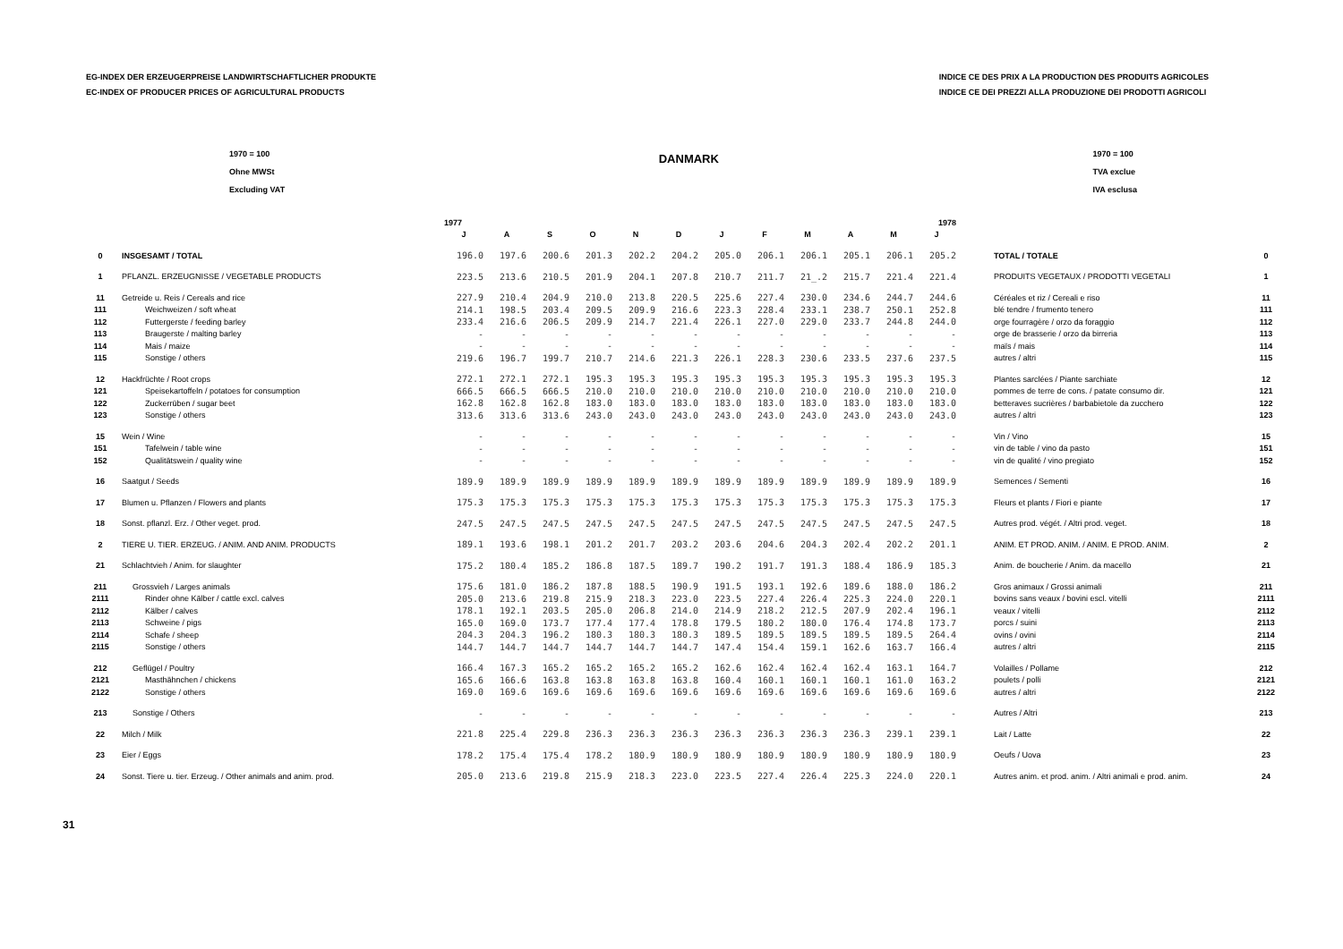EG-INDEX DER ERZEUGERPREISE LANDWIRTSCHAFTLICHER PRODUKTE
EC-INDEX OF PRODUCER PRICES OF AGRICULTURAL PRODUCTS
INDICE CE DES PRIX A LA PRODUCTION DES PRODUITS AGRICOLES
INDICE CE DEI PREZZI ALLA PRODUZIONE DEI PRODOTTI AGRICOLI
1970 = 100
Ohne MWSt
Excluding VAT
DANMARK
1970 = 100
TVA exclue
IVA esclusa
| | | 1977 | | | | | | 1978 | | | | | | | |
| --- | --- | --- | --- | --- | --- | --- | --- | --- | --- | --- | --- | --- | --- | --- | --- |
| | | J | A | S | O | N | D | J | F | M | A | M | J | | |
| 0 | INSGESAMT / TOTAL | 196.0 | 197.6 | 200.6 | 201.3 | 202.2 | 204.2 | 205.0 | 206.1 | 206.1 | 205.1 | 206.1 | 205.2 | TOTAL / TOTALE | 0 |
| 1 | PFLANZL. ERZEUGNISSE / VEGETABLE PRODUCTS | 223.5 | 213.6 | 210.5 | 201.9 | 204.1 | 207.8 | 210.7 | 211.7 | 21_.2 | 215.7 | 221.4 | 221.4 | PRODUITS VEGETAUX / PRODOTTI VEGETALI | 1 |
| 11 | Getreide u. Reis / Cereals and rice | 227.9 | 210.4 | 204.9 | 210.0 | 213.8 | 220.5 | 225.6 | 227.4 | 230.0 | 234.6 | 244.7 | 244.6 | Céréales et riz / Cereali e riso | 11 |
| 111 | Weichweizen / soft wheat | 214.1 | 198.5 | 203.4 | 209.5 | 209.9 | 216.6 | 223.3 | 228.4 | 233.1 | 238.7 | 250.1 | 252.8 | blé tendre / frumento tenero | 111 |
| 112 | Futtergerste / feeding barley | 233.4 | 216.6 | 206.5 | 209.9 | 214.7 | 221.4 | 226.1 | 227.0 | 229.0 | 233.7 | 244.8 | 244.0 | orge fourragère / orzo da foraggio | 112 |
| 113 | Braugerste / malting barley | - | - | - | - | - | - | - | - | - | - | - | - | orge de brasserie / orzo da birreria | 113 |
| 114 | Mais / maize | - | - | - | - | - | - | - | - | - | - | - | - | maïs / mais | 114 |
| 115 | Sonstige / others | 219.6 | 196.7 | 199.7 | 210.7 | 214.6 | 221.3 | 226.1 | 228.3 | 230.6 | 233.5 | 237.6 | 237.5 | autres / altri | 115 |
| 12 | Hackfrüchte / Root crops | 272.1 | 272.1 | 272.1 | 195.3 | 195.3 | 195.3 | 195.3 | 195.3 | 195.3 | 195.3 | 195.3 | 195.3 | Plantes sarclées / Piante sarchiate | 12 |
| 121 | Speisekartoffeln / potatoes for consumption | 666.5 | 666.5 | 666.5 | 210.0 | 210.0 | 210.0 | 210.0 | 210.0 | 210.0 | 210.0 | 210.0 | 210.0 | pommes de terre de cons. / patate consumo dir. | 121 |
| 122 | Zuckerrüben / sugar beet | 162.8 | 162.8 | 162.8 | 183.0 | 183.0 | 183.0 | 183.0 | 183.0 | 183.0 | 183.0 | 183.0 | 183.0 | betteraves sucrières / barbabietole da zucchero | 122 |
| 123 | Sonstige / others | 313.6 | 313.6 | 313.6 | 243.0 | 243.0 | 243.0 | 243.0 | 243.0 | 243.0 | 243.0 | 243.0 | 243.0 | autres / altri | 123 |
| 15 | Wein / Wine | - | - | - | - | - | - | - | - | - | - | - | - | Vin / Vino | 15 |
| 151 | Tafelwein / table wine | - | - | - | - | - | - | - | - | - | - | - | - | vin de table / vino da pasto | 151 |
| 152 | Qualitätswein / quality wine | - | - | - | - | - | - | - | - | - | - | - | - | vin de qualité / vino pregiato | 152 |
| 16 | Saatgut / Seeds | 189.9 | 189.9 | 189.9 | 189.9 | 189.9 | 189.9 | 189.9 | 189.9 | 189.9 | 189.9 | 189.9 | 189.9 | Semences / Sementi | 16 |
| 17 | Blumen u. Pflanzen / Flowers and plants | 175.3 | 175.3 | 175.3 | 175.3 | 175.3 | 175.3 | 175.3 | 175.3 | 175.3 | 175.3 | 175.3 | 175.3 | Fleurs et plants / Fiori e piante | 17 |
| 18 | Sonst. pflanzl. Erz. / Other veget. prod. | 247.5 | 247.5 | 247.5 | 247.5 | 247.5 | 247.5 | 247.5 | 247.5 | 247.5 | 247.5 | 247.5 | 247.5 | Autres prod. végét. / Altri prod. veget. | 18 |
| 2 | TIERE U. TIER. ERZEUG. / ANIM. AND ANIM. PRODUCTS | 189.1 | 193.6 | 198.1 | 201.2 | 201.7 | 203.2 | 203.6 | 204.6 | 204.3 | 202.4 | 202.2 | 201.1 | ANIM. ET PROD. ANIM. / ANIM. E PROD. ANIM. | 2 |
| 21 | Schlachtvieh / Anim. for slaughter | 175.2 | 180.4 | 185.2 | 186.8 | 187.5 | 189.7 | 190.2 | 191.7 | 191.3 | 188.4 | 186.9 | 185.3 | Anim. de boucherie / Anim. da macello | 21 |
| 211 | Grossvieh / Larges animals | 175.6 | 181.0 | 186.2 | 187.8 | 188.5 | 190.9 | 191.5 | 193.1 | 192.6 | 189.6 | 188.0 | 186.2 | Gros animaux / Grossi animali | 211 |
| 2111 | Rinder ohne Kälber / cattle excl. calves | 205.0 | 213.6 | 219.8 | 215.9 | 218.3 | 223.0 | 223.5 | 227.4 | 226.4 | 225.3 | 224.0 | 220.1 | bovins sans veaux / bovini escl. vitelli | 2111 |
| 2112 | Kälber / calves | 178.1 | 192.1 | 203.5 | 205.0 | 206.8 | 214.0 | 214.9 | 218.2 | 212.5 | 207.9 | 202.4 | 196.1 | veaux / vitelli | 2112 |
| 2113 | Schweine / pigs | 165.0 | 169.0 | 173.7 | 177.4 | 177.4 | 178.8 | 179.5 | 180.2 | 180.0 | 176.4 | 174.8 | 173.7 | porcs / suini | 2113 |
| 2114 | Schafe / sheep | 204.3 | 204.3 | 196.2 | 180.3 | 180.3 | 180.3 | 189.5 | 189.5 | 189.5 | 189.5 | 189.5 | 264.4 | ovins / ovini | 2114 |
| 2115 | Sonstige / others | 144.7 | 144.7 | 144.7 | 144.7 | 144.7 | 144.7 | 147.4 | 154.4 | 159.1 | 162.6 | 163.7 | 166.4 | autres / altri | 2115 |
| 212 | Geflügel / Poultry | 166.4 | 167.3 | 165.2 | 165.2 | 165.2 | 165.2 | 162.6 | 162.4 | 162.4 | 162.4 | 163.1 | 164.7 | Volailles / Pollame | 212 |
| 2121 | Masthähnchen / chickens | 165.6 | 166.6 | 163.8 | 163.8 | 163.8 | 163.8 | 160.4 | 160.1 | 160.1 | 160.1 | 161.0 | 163.2 | poulets / polli | 2121 |
| 2122 | Sonstige / others | 169.0 | 169.6 | 169.6 | 169.6 | 169.6 | 169.6 | 169.6 | 169.6 | 169.6 | 169.6 | 169.6 | 169.6 | autres / altri | 2122 |
| 213 | Sonstige / Others | - | - | - | - | - | - | - | - | - | - | - | - | Autres / Altri | 213 |
| 22 | Milch / Milk | 221.8 | 225.4 | 229.8 | 236.3 | 236.3 | 236.3 | 236.3 | 236.3 | 236.3 | 236.3 | 239.1 | 239.1 | Lait / Latte | 22 |
| 23 | Eier / Eggs | 178.2 | 175.4 | 175.4 | 178.2 | 180.9 | 180.9 | 180.9 | 180.9 | 180.9 | 180.9 | 180.9 | 180.9 | Oeufs / Uova | 23 |
| 24 | Sonst. Tiere u. tier. Erzeug. / Other animals and anim. prod. | 205.0 | 213.6 | 219.8 | 215.9 | 218.3 | 223.0 | 223.5 | 227.4 | 226.4 | 225.3 | 224.0 | 220.1 | Autres anim. et prod. anim. / Altri animali e prod. anim. | 24 |
31